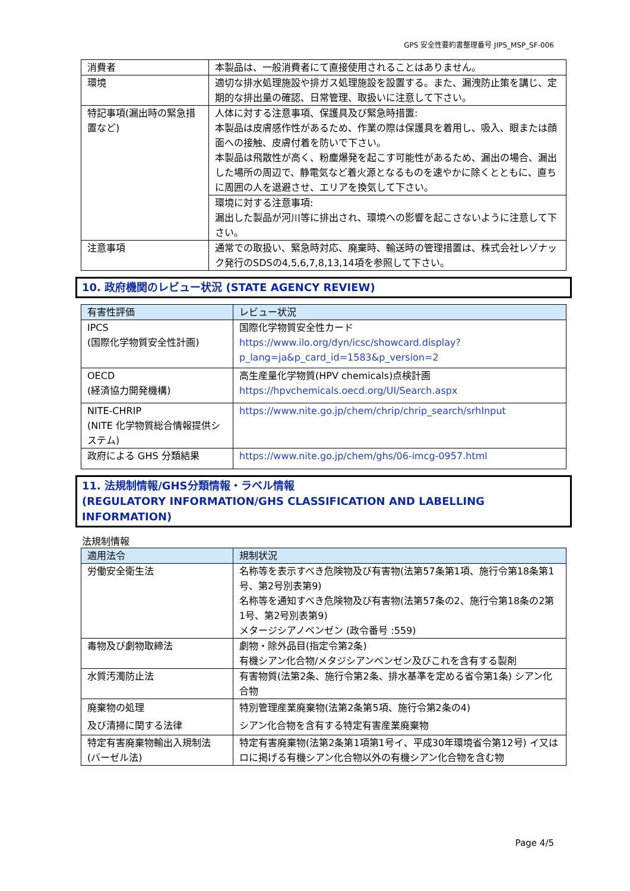GPS 安全性要約書整理番号 JIPS_MSP_SF-006
| 消費者 | 本製品は、一般消費者にて直接使用されることはありません。 |
| 環境 | 適切な排水処理施設や排ガス処理施設を設置する。また、漏洩防止策を講じ、定期的な排出量の確認、日常管理、取扱いに注意して下さい。 |
| 特記事項(漏出時の緊急措置など) | 人体に対する注意事項、保護具及び緊急時措置: 本製品は皮膚感作性があるため、作業の際は保護具を着用し、吸入、眼または顔面への接触、皮膚付着を防いで下さい。 本製品は飛散性が高く、粉塵爆発を起こす可能性があるため、漏出の場合、漏出した場所の周辺で、静電気など着火源となるものを速やかに除くとともに、直ちに周囲の人を退避させ、エリアを換気して下さい。 |
| | 環境に対する注意事項: 漏出した製品が河川等に排出され、環境への影響を起こさないように注意して下さい。 |
| 注意事項 | 通常での取扱い、緊急時対応、廃棄時、輸送時の管理措置は、株式会社レゾナック発行のSDSの4,5,6,7,8,13,14項を参照して下さい。 |
10. 政府機関のレビュー状況 (STATE AGENCY REVIEW)
| 有害性評価 | レビュー状況 |
| --- | --- |
| IPCS (国際化学物質安全性計画) | 国際化学物質安全性カード https://www.ilo.org/dyn/icsc/showcard.display?p_lang=ja&p_card_id=1583&p_version=2 |
| OECD (経済協力開発機構) | 高生産量化学物質(HPV chemicals)点検計画 https://hpvchemicals.oecd.org/UI/Search.aspx |
| NITE-CHRIP (NITE 化学物質総合情報提供システム) | https://www.nite.go.jp/chem/chrip/chrip_search/srhInput |
| 政府による GHS 分類結果 | https://www.nite.go.jp/chem/ghs/06-imcg-0957.html |
11. 法規制情報/GHS分類情報・ラベル情報
(REGULATORY INFORMATION/GHS CLASSIFICATION AND LABELLING INFORMATION)
法規制情報
| 適用法令 | 規制状況 |
| --- | --- |
| 労働安全衛生法 | 名称等を表示すべき危険物及び有害物(法第57条第1項、施行令第18条第1号、第2号別表第9) 名称等を通知すべき危険物及び有害物(法第57条の2、施行令第18条の2第1号、第2号別表第9) メタージシアノベンゼン (政令番号 :559) |
| 毒物及び劇物取締法 | 劇物・除外品目(指定令第2条) 有機シアン化合物/メタジシアンベンゼン及びこれを含有する製剤 |
| 水質汚濁防止法 | 有害物質(法第2条、施行令第2条、排水基準を定める省令第1条) シアン化合物 |
| 廃棄物の処理 及び清掃に関する法律 | 特別管理産業廃棄物(法第2条第5項、施行令第2条の4) シアン化合物を含有する特定有害産業廃棄物 |
| 特定有害廃棄物輸出入規制法 (バーゼル法) | 特定有害廃棄物(法第2条第1項第1号イ、平成30年環境省令第12号) イ又はロに掲げる有機シアン化合物以外の有機シアン化合物を含む物 |
Page 4/5